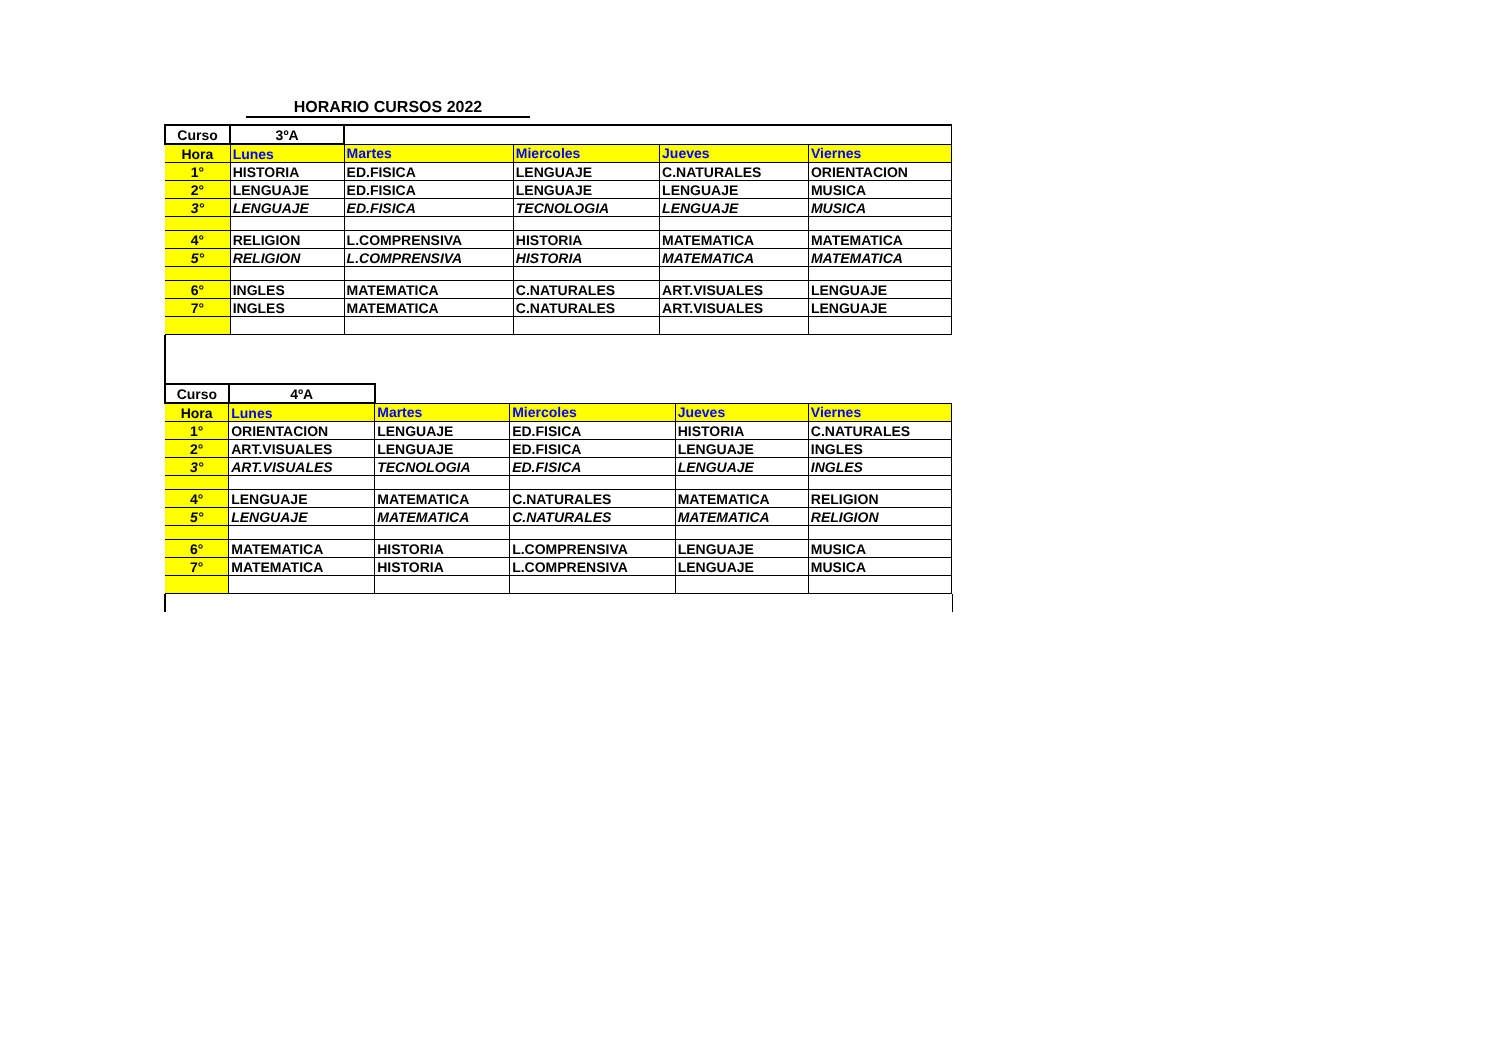HORARIO CURSOS 2022
| Curso | 3ºA | | | | |
| Hora | Lunes | Martes | Miercoles | Jueves | Viernes |
| 1° | HISTORIA | ED.FISICA | LENGUAJE | C.NATURALES | ORIENTACION |
| 2° | LENGUAJE | ED.FISICA | LENGUAJE | LENGUAJE | MUSICA |
| 3° | LENGUAJE | ED.FISICA | TECNOLOGIA | LENGUAJE | MUSICA |
| 4° | RELIGION | L.COMPRENSIVA | HISTORIA | MATEMATICA | MATEMATICA |
| 5° | RELIGION | L.COMPRENSIVA | HISTORIA | MATEMATICA | MATEMATICA |
| 6° | INGLES | MATEMATICA | C.NATURALES | ART.VISUALES | LENGUAJE |
| 7° | INGLES | MATEMATICA | C.NATURALES | ART.VISUALES | LENGUAJE |
| Curso | 4ºA | | | | |
| Hora | Lunes | Martes | Miercoles | Jueves | Viernes |
| 1° | ORIENTACION | LENGUAJE | ED.FISICA | HISTORIA | C.NATURALES |
| 2° | ART.VISUALES | LENGUAJE | ED.FISICA | LENGUAJE | INGLES |
| 3° | ART.VISUALES | TECNOLOGIA | ED.FISICA | LENGUAJE | INGLES |
| 4° | LENGUAJE | MATEMATICA | C.NATURALES | MATEMATICA | RELIGION |
| 5° | LENGUAJE | MATEMATICA | C.NATURALES | MATEMATICA | RELIGION |
| 6° | MATEMATICA | HISTORIA | L.COMPRENSIVA | LENGUAJE | MUSICA |
| 7° | MATEMATICA | HISTORIA | L.COMPRENSIVA | LENGUAJE | MUSICA |